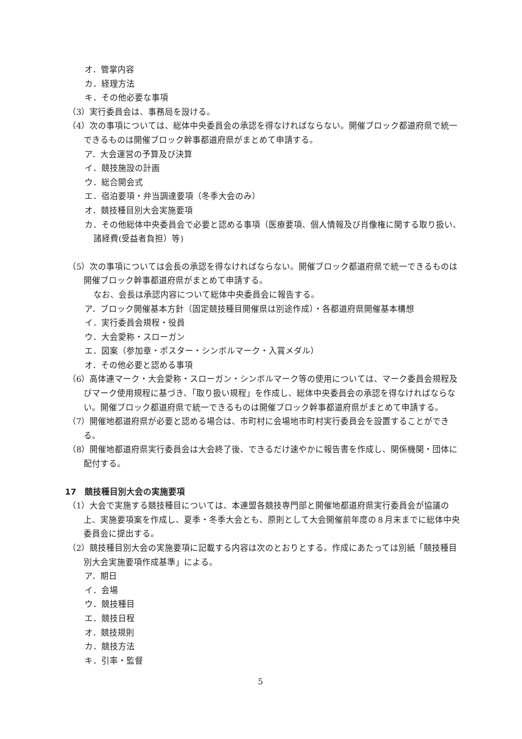オ．管掌内容
カ．経理方法
キ．その他必要な事項
（3）実行委員会は、事務局を設ける。
（4）次の事項については、総体中央委員会の承認を得なければならない。開催ブロック都道府県で統一できるものは開催ブロック幹事都道府県がまとめて申請する。
ア．大会運営の予算及び決算
イ．競技施設の計画
ウ．総合開会式
エ．宿泊要項・弁当調達要項（冬季大会のみ）
オ．競技種目別大会実施要項
カ．その他総体中央委員会で必要と認める事項（医療要項、個人情報及び肖像権に関する取り扱い、諸経費(受益者負担）等)
（5）次の事項については会長の承認を得なければならない。開催ブロック都道府県で統一できるものは開催ブロック幹事都道府県がまとめて申請する。
なお、会長は承認内容について総体中央委員会に報告する。
ア．ブロック開催基本方針（固定競技種目開催県は別途作成）・各都道府県開催基本構想
イ．実行委員会規程・役員
ウ．大会愛称・スローガン
エ．図案（参加章・ポスター・シンボルマーク・入賞メダル）
オ．その他必要と認める事項
（6）高体連マーク・大会愛称・スローガン・シンボルマーク等の使用については、マーク委員会規程及びマーク使用規程に基づき、「取り扱い規程」を作成し、総体中央委員会の承認を得なければならない。開催ブロック都道府県で統一できるものは開催ブロック幹事都道府県がまとめて申請する。
（7）開催地都道府県が必要と認める場合は、市町村に会場地市町村実行委員会を設置することができる。
（8）開催地都道府県実行委員会は大会終了後、できるだけ速やかに報告書を作成し、関係機関・団体に配付する。
17　競技種目別大会の実施要項
（1）大会で実施する競技種目については、本連盟各競技専門部と開催地都道府県実行委員会が協議の上、実施要項案を作成し、夏季・冬季大会とも、原則として大会開催前年度の８月末までに総体中央委員会に提出する。
（2）競技種目別大会の実施要項に記載する内容は次のとおりとする。作成にあたっては別紙「競技種目別大会実施要項作成基準」による。
ア．期日
イ．会場
ウ．競技種目
エ．競技日程
オ．競技規則
カ．競技方法
キ．引率・監督
5